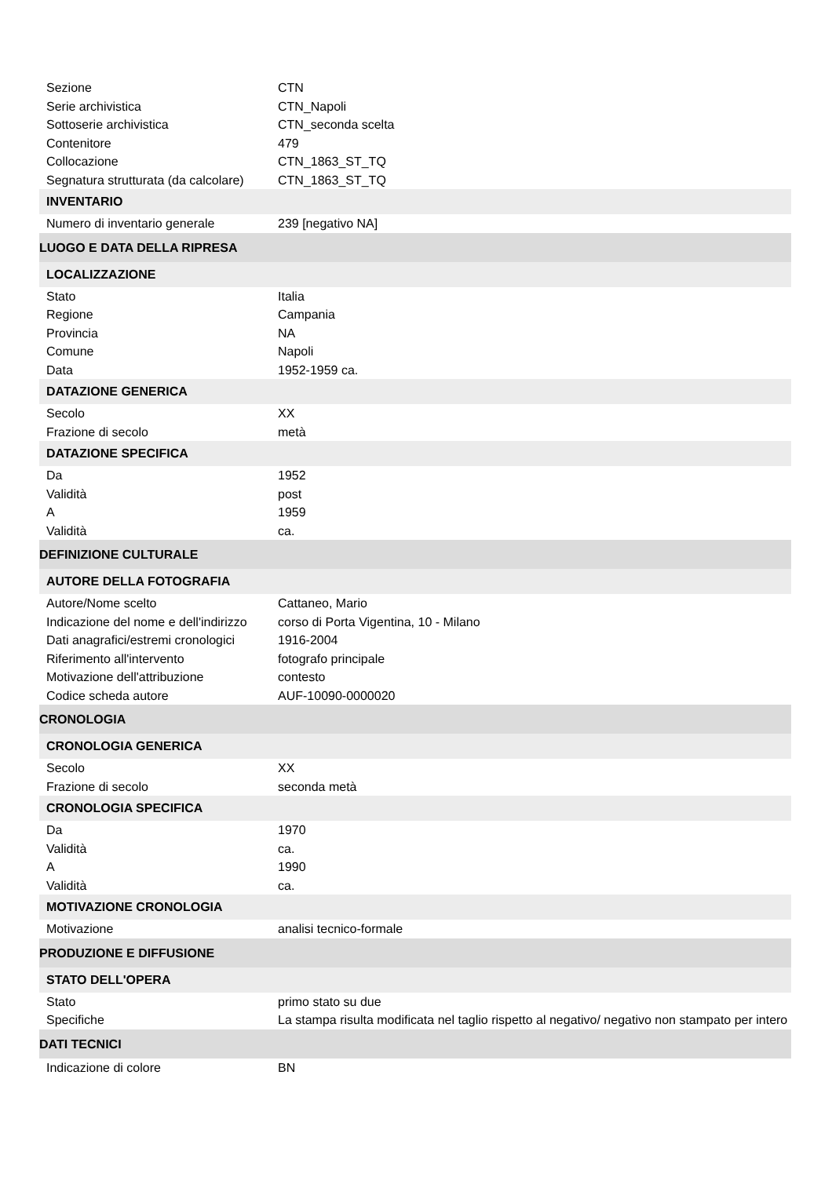| Sezione | CTN |
| Serie archivistica | CTN_Napoli |
| Sottoserie archivistica | CTN_seconda scelta |
| Contenitore | 479 |
| Collocazione | CTN_1863_ST_TQ |
| Segnatura strutturata (da calcolare) | CTN_1863_ST_TQ |
| INVENTARIO | |
| Numero di inventario generale | 239 [negativo NA] |
| LUOGO E DATA DELLA RIPRESA | |
| LOCALIZZAZIONE | |
| Stato | Italia |
| Regione | Campania |
| Provincia | NA |
| Comune | Napoli |
| Data | 1952-1959 ca. |
| DATAZIONE GENERICA | |
| Secolo | XX |
| Frazione di secolo | metà |
| DATAZIONE SPECIFICA | |
| Da | 1952 |
| Validità | post |
| A | 1959 |
| Validità | ca. |
| DEFINIZIONE CULTURALE | |
| AUTORE DELLA FOTOGRAFIA | |
| Autore/Nome scelto | Cattaneo, Mario |
| Indicazione del nome e dell'indirizzo | corso di Porta Vigentina, 10 - Milano |
| Dati anagrafici/estremi cronologici | 1916-2004 |
| Riferimento all'intervento | fotografo principale |
| Motivazione dell'attribuzione | contesto |
| Codice scheda autore | AUF-10090-0000020 |
| CRONOLOGIA | |
| CRONOLOGIA GENERICA | |
| Secolo | XX |
| Frazione di secolo | seconda metà |
| CRONOLOGIA SPECIFICA | |
| Da | 1970 |
| Validità | ca. |
| A | 1990 |
| Validità | ca. |
| MOTIVAZIONE CRONOLOGIA | |
| Motivazione | analisi tecnico-formale |
| PRODUZIONE E DIFFUSIONE | |
| STATO DELL'OPERA | |
| Stato | primo stato su due |
| Specifiche | La stampa risulta modificata nel taglio rispetto al negativo/ negativo non stampato per intero |
| DATI TECNICI | |
| Indicazione di colore | BN |